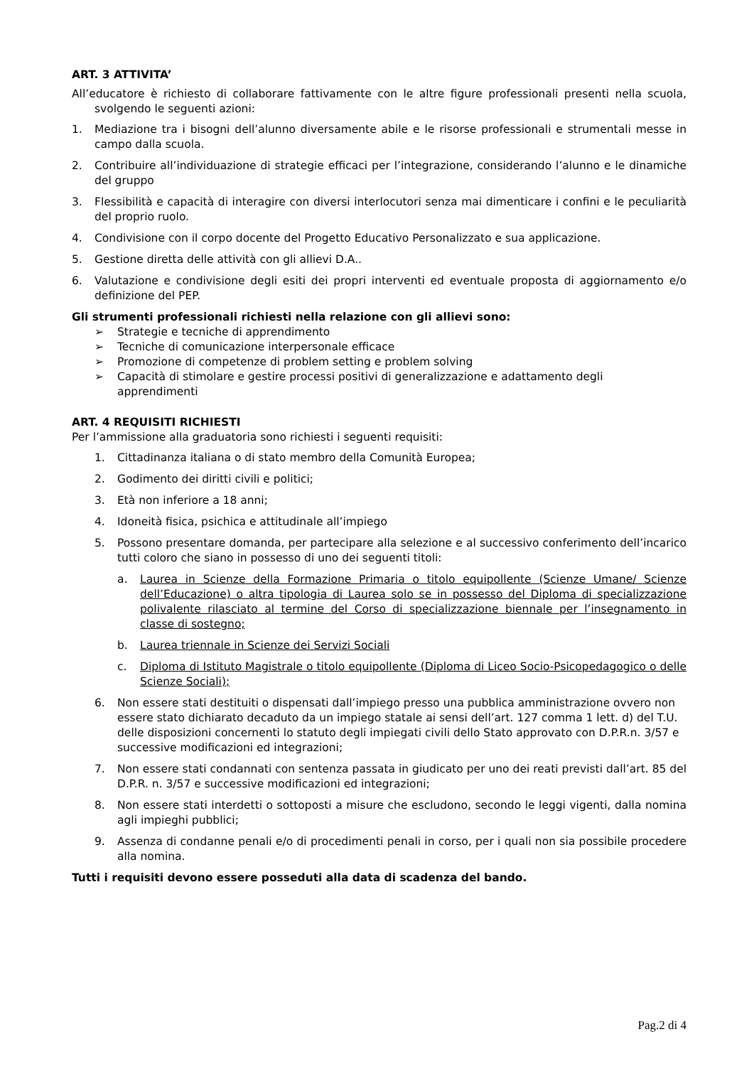ART. 3 ATTIVITA’
All’educatore è richiesto di collaborare fattivamente con le altre figure professionali presenti nella scuola, svolgendo le seguenti azioni:
1. Mediazione tra i bisogni dell’alunno diversamente abile e le risorse professionali e strumentali messe in campo dalla scuola.
2. Contribuire all’individuazione di strategie efficaci per l’integrazione, considerando l’alunno e le dinamiche del gruppo
3. Flessibilità e capacità di interagire con diversi interlocutori senza mai dimenticare i confini e le peculiarità del proprio ruolo.
4. Condivisione con il corpo docente del Progetto Educativo Personalizzato e sua applicazione.
5. Gestione diretta delle attività con gli allievi D.A..
6. Valutazione e condivisione degli esiti dei propri interventi ed eventuale proposta di aggiornamento e/o definizione del PEP.
Gli strumenti professionali richiesti nella relazione con gli allievi sono:
➢ Strategie e tecniche di apprendimento
➢ Tecniche di comunicazione interpersonale efficace
➢ Promozione di competenze di problem setting e problem solving
➢ Capacità di stimolare e gestire processi positivi di generalizzazione e adattamento degli apprendimenti
ART. 4 REQUISITI RICHIESTI
Per l’ammissione alla graduatoria sono richiesti i seguenti requisiti:
1. Cittadinanza italiana o di stato membro della Comunità Europea;
2. Godimento dei diritti civili e politici;
3. Età non inferiore a 18 anni;
4. Idoneità fisica, psichica e attitudinale all’impiego
5. Possono presentare domanda, per partecipare alla selezione e al successivo conferimento dell’incarico tutti coloro che siano in possesso di uno dei seguenti titoli:
a. Laurea in Scienze della Formazione Primaria o titolo equipollente (Scienze Umane/ Scienze dell’Educazione) o altra tipologia di Laurea solo se in possesso del Diploma di specializzazione polivalente rilasciato al termine del Corso di specializzazione biennale per l’insegnamento in classe di sostegno;
b. Laurea triennale in Scienze dei Servizi Sociali
c. Diploma di Istituto Magistrale o titolo equipollente (Diploma di Liceo Socio-Psicopedagogico o delle Scienze Sociali);
6. Non essere stati destituiti o dispensati dall’impiego presso una pubblica amministrazione ovvero non essere stato dichiarato decaduto da un impiego statale ai sensi dell’art. 127 comma 1 lett. d) del T.U. delle disposizioni concernenti lo statuto degli impiegati civili dello Stato approvato con D.P.R.n. 3/57 e successive modificazioni ed integrazioni;
7. Non essere stati condannati con sentenza passata in giudicato per uno dei reati previsti dall’art. 85 del D.P.R. n. 3/57 e successive modificazioni ed integrazioni;
8. Non essere stati interdetti o sottoposti a misure che escludono, secondo le leggi vigenti, dalla nomina agli impieghi pubblici;
9. Assenza di condanne penali e/o di procedimenti penali in corso, per i quali non sia possibile procedere alla nomina.
Tutti i requisiti devono essere posseduti alla data di scadenza del bando.
Pag.2 di 4